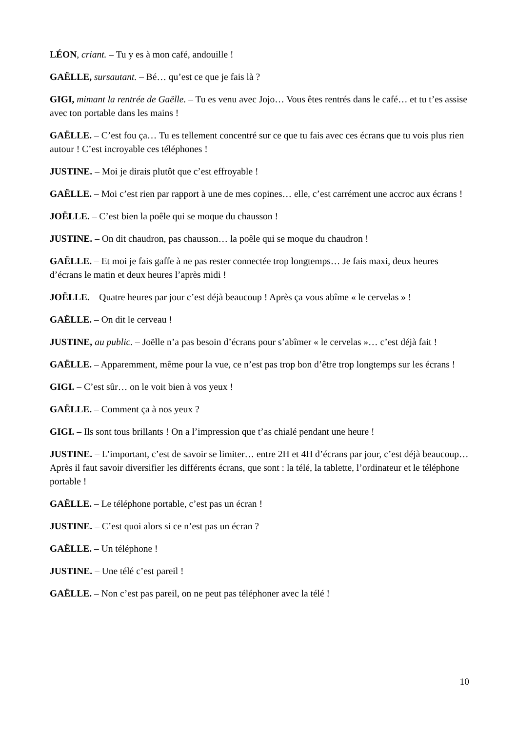LÉON, criant. – Tu y es à mon café, andouille !
GAËLLE, sursautant. – Bé… qu’est ce que je fais là ?
GIGI, mimant la rentrée de Gaëlle. – Tu es venu avec Jojo… Vous êtes rentrés dans le café… et tu t’es assise avec ton portable dans les mains !
GAËLLE. – C’est fou ça… Tu es tellement concentré sur ce que tu fais avec ces écrans que tu vois plus rien autour ! C’est incroyable ces téléphones !
JUSTINE. – Moi je dirais plutôt que c’est effroyable !
GAËLLE. – Moi c’est rien par rapport à une de mes copines… elle, c’est carrément une accroc aux écrans !
JOËLLE. – C’est bien la poêle qui se moque du chausson !
JUSTINE. – On dit chaudron, pas chausson… la poêle qui se moque du chaudron !
GAËLLE. – Et moi je fais gaffe à ne pas rester connectée trop longtemps… Je fais maxi, deux heures d’écrans le matin et deux heures l’après midi !
JOËLLE. – Quatre heures par jour c’est déjà beaucoup ! Après ça vous abîme « le cervelas » !
GAËLLE. – On dit le cerveau !
JUSTINE, au public. – Joëlle n’a pas besoin d’écrans pour s’abîmer « le cervelas »… c’est déjà fait !
GAËLLE. – Apparemment, même pour la vue, ce n’est pas trop bon d’être trop longtemps sur les écrans !
GIGI. – C’est sûr… on le voit bien à vos yeux !
GAËLLE. – Comment ça à nos yeux ?
GIGI. – Ils sont tous brillants ! On a l’impression que t’as chialé pendant une heure !
JUSTINE. – L’important, c’est de savoir se limiter… entre 2H et 4H d’écrans par jour, c’est déjà beaucoup… Après il faut savoir diversifier les différents écrans, que sont : la télé, la tablette, l’ordinateur et le téléphone portable !
GAËLLE. – Le téléphone portable, c’est pas un écran !
JUSTINE. – C’est quoi alors si ce n’est pas un écran ?
GAËLLE. – Un téléphone !
JUSTINE. – Une télé c’est pareil !
GAËLLE. – Non c’est pas pareil, on ne peut pas téléphoner avec la télé !
10